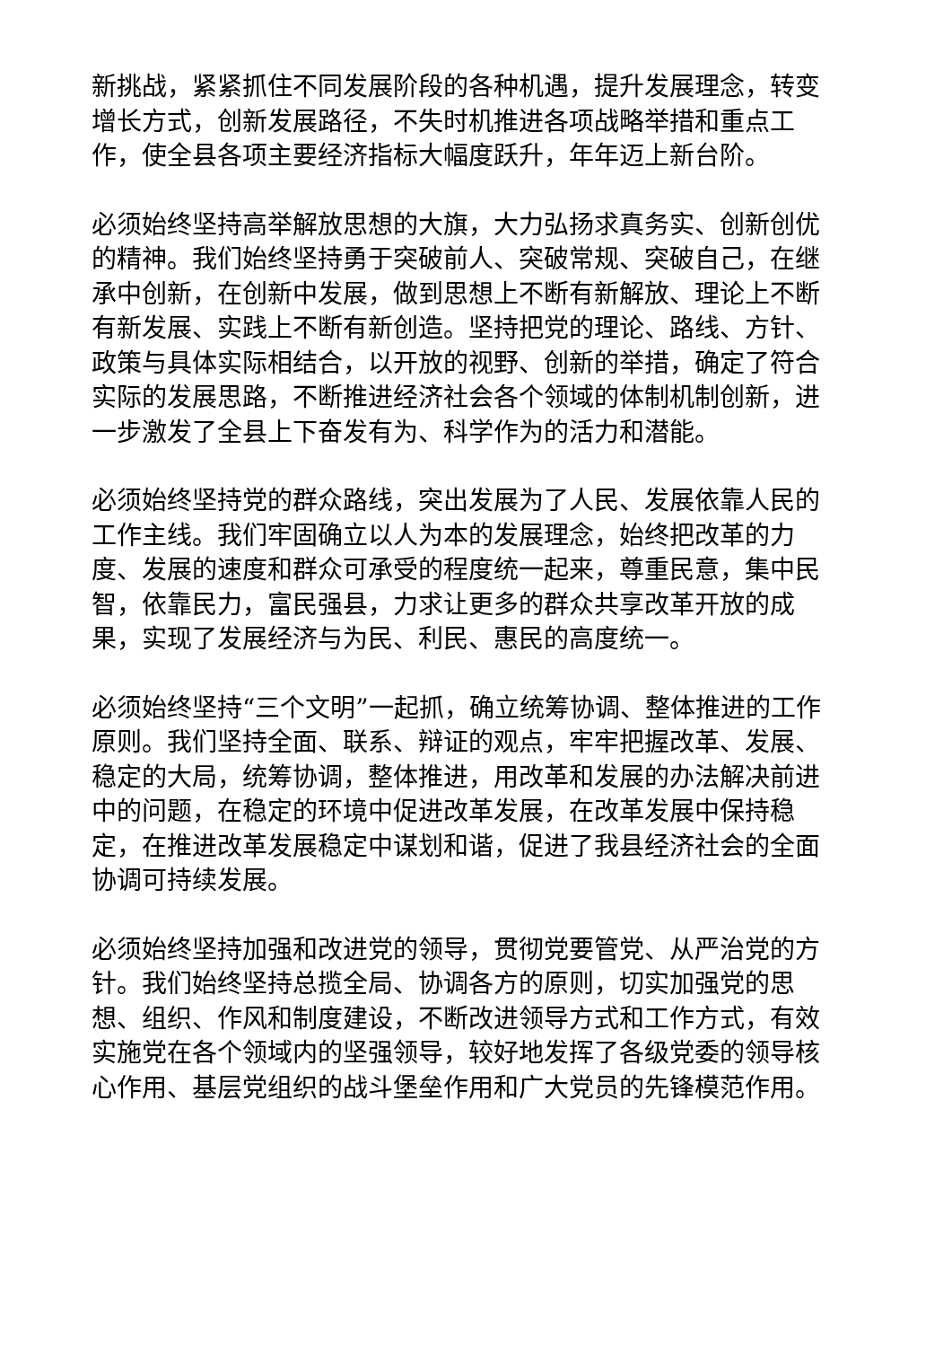新挑战，紧紧抓住不同发展阶段的各种机遇，提升发展理念，转变增长方式，创新发展路径，不失时机推进各项战略举措和重点工作，使全县各项主要经济指标大幅度跃升，年年迈上新台阶。
必须始终坚持高举解放思想的大旗，大力弘扬求真务实、创新创优的精神。我们始终坚持勇于突破前人、突破常规、突破自己，在继承中创新，在创新中发展，做到思想上不断有新解放、理论上不断有新发展、实践上不断有新创造。坚持把党的理论、路线、方针、政策与具体实际相结合，以开放的视野、创新的举措，确定了符合实际的发展思路，不断推进经济社会各个领域的体制机制创新，进一步激发了全县上下奋发有为、科学作为的活力和潜能。
必须始终坚持党的群众路线，突出发展为了人民、发展依靠人民的工作主线。我们牢固确立以人为本的发展理念，始终把改革的力度、发展的速度和群众可承受的程度统一起来，尊重民意，集中民智，依靠民力，富民强县，力求让更多的群众共享改革开放的成果，实现了发展经济与为民、利民、惠民的高度统一。
必须始终坚持“三个文明”一起抓，确立统筹协调、整体推进的工作原则。我们坚持全面、联系、辩证的观点，牢牢把握改革、发展、稳定的大局，统筹协调，整体推进，用改革和发展的办法解决前进中的问题，在稳定的环境中促进改革发展，在改革发展中保持稳定，在推进改革发展稳定中谋划和谐，促进了我县经济社会的全面协调可持续发展。
必须始终坚持加强和改进党的领导，贯彻党要管党、从严治党的方针。我们始终坚持总揽全局、协调各方的原则，切实加强党的思想、组织、作风和制度建设，不断改进领导方式和工作方式，有效实施党在各个领域内的坚强领导，较好地发挥了各级党委的领导核心作用、基层党组织的战斗堡垒作用和广大党员的先锋模范作用。